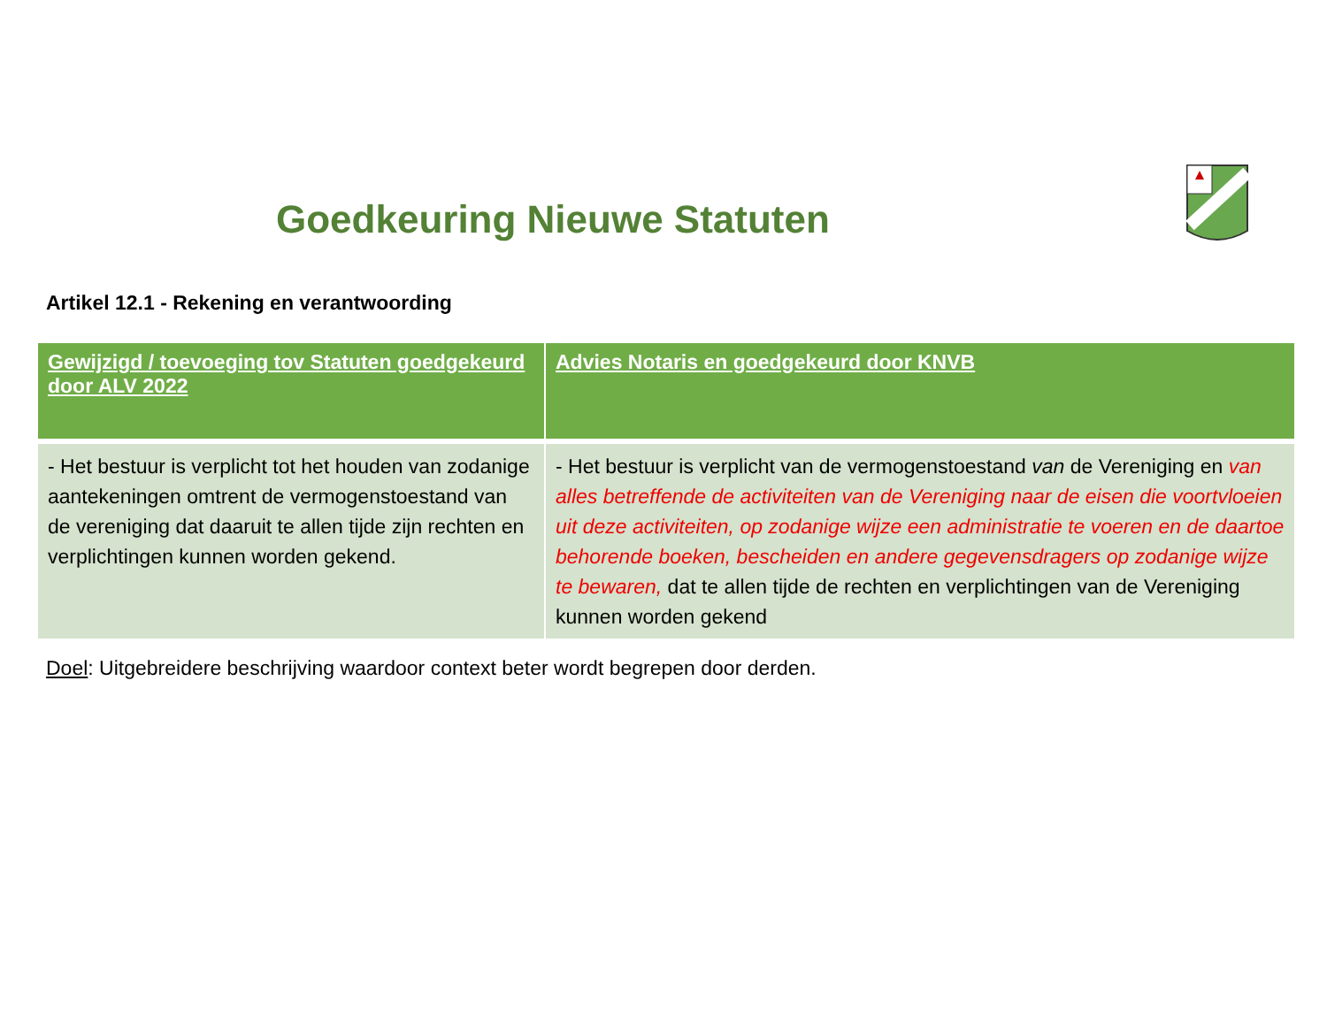Goedkeuring Nieuwe Statuten
Artikel 12.1 - Rekening en verantwoording
| Gewijzigd / toevoeging tov Statuten goedgekeurd door ALV 2022 | Advies Notaris en goedgekeurd door KNVB |
| --- | --- |
| - Het bestuur is verplicht tot het houden van zodanige aantekeningen omtrent de vermogenstoestand van de vereniging dat daaruit te allen tijde zijn rechten en verplichtingen kunnen worden gekend. | - Het bestuur is verplicht van de vermogenstoestand van de Vereniging en van alles betreffende de activiteiten van de Vereniging naar de eisen die voortvloeien uit deze activiteiten, op zodanige wijze een administratie te voeren en de daartoe behorende boeken, bescheiden en andere gegevensdragers op zodanige wijze te bewaren, dat te allen tijde de rechten en verplichtingen van de Vereniging kunnen worden gekend |
Doel: Uitgebreidere beschrijving waardoor context beter wordt begrepen door derden.